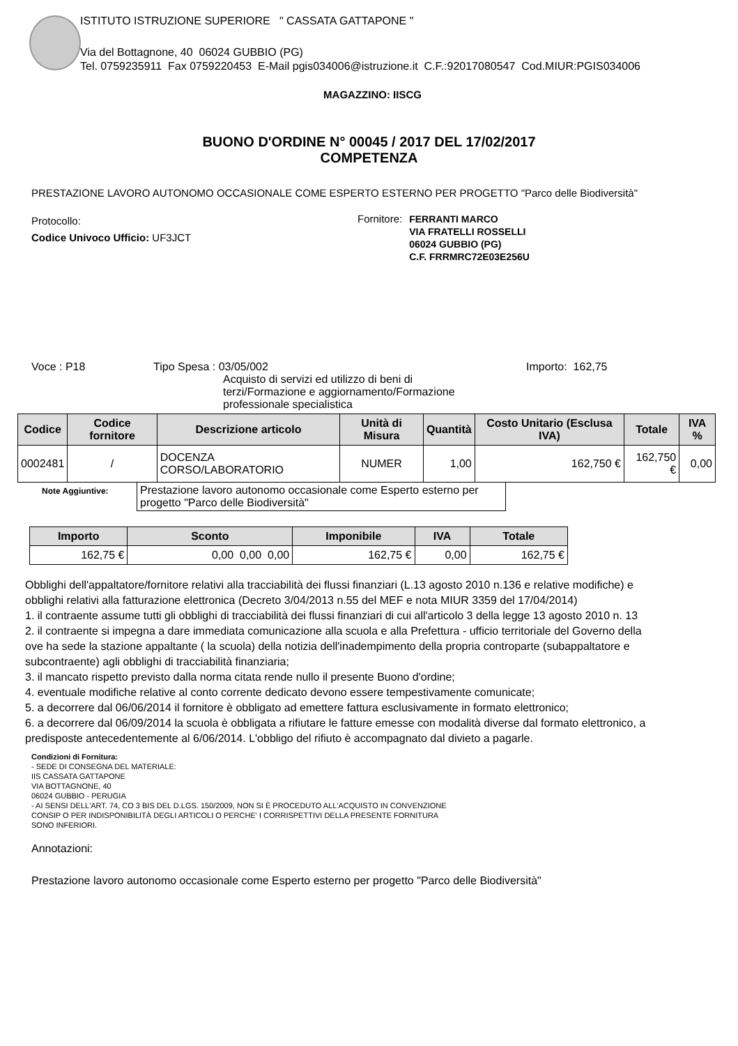ISTITUTO ISTRUZIONE SUPERIORE " CASSATA GATTAPONE "
Via del Bottagnone, 40 06024 GUBBIO (PG)
Tel. 0759235911 Fax 0759220453 E-Mail pgis034006@istruzione.it C.F.:92017080547 Cod.MIUR:PGIS034006
MAGAZZINO: IISCG
BUONO D'ORDINE N° 00045 / 2017 DEL 17/02/2017
COMPETENZA
PRESTAZIONE LAVORO AUTONOMO OCCASIONALE COME ESPERTO ESTERNO PER PROGETTO "Parco delle Biodiversità"
Protocollo:
Codice Univoco Ufficio: UF3JCT
Fornitore:
FERRANTI MARCO
VIA FRATELLI ROSSELLI
06024 GUBBIO (PG)
C.F. FRRMRC72E03E256U
Voce : P18 Tipo Spesa : 03/05/002
Acquisto di servizi ed utilizzo di beni di
terzi/Formazione e aggiornamento/Formazione
professionale specialistica
Importo: 162,75
| Codice | Codice fornitore | Descrizione articolo | Unità di Misura | Quantità | Costo Unitario (Esclusa IVA) | Totale | IVA % |
| --- | --- | --- | --- | --- | --- | --- | --- |
| 0002481 | / | DOCENZA CORSO/LABORATORIO | NUMER | 1,00 | 162,750 € | 162,750 € | 0,00 |
Note Aggiuntive:
Prestazione lavoro autonomo occasionale come Esperto esterno per progetto "Parco delle Biodiversità"
| Importo | Sconto | Imponibile | IVA | Totale |
| --- | --- | --- | --- | --- |
| 162,75 € | 0,00 0,00 0,00 | 162,75 € | 0,00 | 162,75 € |
Obblighi dell'appaltatore/fornitore relativi alla tracciabilità dei flussi finanziari (L.13 agosto 2010 n.136 e relative modifiche) e
obblighi relativi alla fatturazione elettronica (Decreto 3/04/2013 n.55 del MEF e nota MIUR 3359 del 17/04/2014)
1. il contraente assume tutti gli obblighi di tracciabilità dei flussi finanziari di cui all'articolo 3 della legge 13 agosto 2010 n. 13
2. il contraente si impegna a dare immediata comunicazione alla scuola e alla Prefettura - ufficio territoriale del Governo della
ove ha sede la stazione appaltante ( la scuola) della notizia dell'inadempimento della propria controparte (subappaltatore e
subcontraente) agli obblighi di tracciabilità finanziaria;
3. il mancato rispetto previsto dalla norma citata rende nullo il presente Buono d'ordine;
4. eventuale modifiche relative al conto corrente dedicato devono essere tempestivamente comunicate;
5. a decorrere dal 06/06/2014 il fornitore è obbligato ad emettere fattura esclusivamente in formato elettronico;
6. a decorrere dal 06/09/2014 la scuola è obbligata a rifiutare le fatture emesse con modalità diverse dal formato elettronico, a
predisposte antecedentemente al 6/06/2014. L'obbligo del rifiuto è accompagnato dal divieto a pagarle.
Condizioni di Fornitura:
- SEDE DI CONSEGNA DEL MATERIALE:
IIS CASSATA GATTAPONE
VIA BOTTAGNONE, 40
06024 GUBBIO - PERUGIA
- AI SENSI DELL'ART. 74, CO 3 BIS DEL D.LGS. 150/2009, NON SI È PROCEDUTO ALL'ACQUISTO IN CONVENZIONE
CONSIP O PER INDISPONIBILITÀ DEGLI ARTICOLI O PERCHE' I CORRISPETTIVI DELLA PRESENTE FORNITURA
SONO INFERIORI.
Annotazioni:
Prestazione lavoro autonomo occasionale come Esperto esterno per progetto "Parco delle Biodiversità"